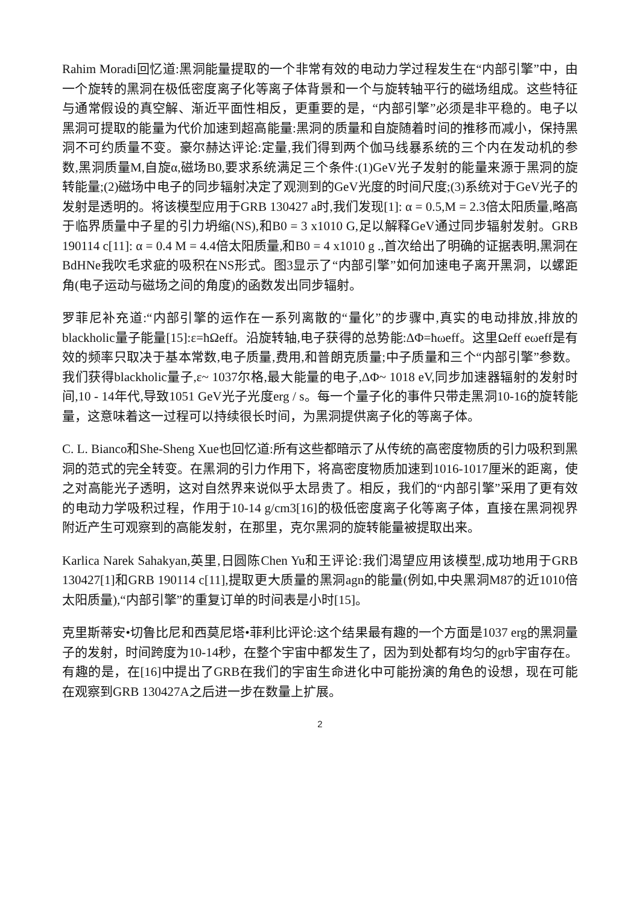Rahim Moradi回忆道:黑洞能量提取的一个非常有效的电动力学过程发生在“内部引擎”中，由一个旋转的黑洞在极低密度离子化等离子体背景和一个与旋转轴平行的磁场组成。这些特征与通常假设的真空解、渐近平面性相反，更重要的是，“内部引擎”必须是非平稳的。电子以黑洞可提取的能量为代价加速到超高能量:黑洞的质量和自旋随着时间的推移而减小，保持黑洞不可约质量不变。豪尔赫达评论:定量,我们得到两个伽马线暴系统的三个内在发动机的参数,黑洞质量M,自旋α,磁场B0,要求系统满足三个条件:(1)GeV光子发射的能量来源于黑洞的旋转能量;(2)磁场中电子的同步辐射决定了观测到的GeV光度的时间尺度;(3)系统对于GeV光子的发射是透明的。将该模型应用于GRB 130427 a时,我们发现[1]: α = 0.5,M = 2.3倍太阳质量,略高于临界质量中子星的引力坍缩(NS),和B0 = 3 x1010 G,足以解释GeV通过同步辐射发射。GRB 190114 c[11]: α = 0.4 M = 4.4倍太阳质量,和B0 = 4 x1010 g .,首次给出了明确的证据表明,黑洞在BdHNe我吹毛求疵的吸积在NS形式。图3显示了“内部引擎”如何加速电子离开黑洞，以螺距角(电子运动与磁场之间的角度)的函数发出同步辐射。
罗菲尼补充道:“内部引擎的运作在一系列离散的“量化”的步骤中,真实的电动排放,排放的blackholic量子能量[15]:ε=ħΩeff。沿旋转轴,电子获得的总势能:ΔΦ=ħωeff。这里Ωeff eωeff是有效的频率只取决于基本常数,电子质量,费用,和普朗克质量;中子质量和三个“内部引擎”参数。我们获得blackholic量子,ε~ 1037尔格,最大能量的电子,ΔΦ~ 1018 eV,同步加速器辐射的发射时间,10 - 14年代,导致1051 GeV光子光度erg / s。每一个量子化的事件只带走黑洞10-16的旋转能量，这意味着这一过程可以持续很长时间，为黑洞提供离子化的等离子体。
C. L. Bianco和She-Sheng Xue也回忆道:所有这些都暗示了从传统的高密度物质的引力吸积到黑洞的范式的完全转变。在黑洞的引力作用下，将高密度物质加速到1016-1017厘米的距离，使之对高能光子透明，这对自然界来说似乎太昂贵了。相反，我们的“内部引擎”采用了更有效的电动力学吸积过程，作用于10-14 g/cm3[16]的极低密度离子化等离子体，直接在黑洞视界附近产生可观察到的高能发射，在那里，克尔黑洞的旋转能量被提取出来。
Karlica Narek Sahakyan,英里,日圆陈Chen Yu和王评论:我们渴望应用该模型,成功地用于GRB 130427[1]和GRB 190114 c[11],提取更大质量的黑洞agn的能量(例如,中央黑洞M87的近1010倍太阳质量),“内部引擎”的重复订单的时间表是小时[15]。
克里斯蒂安•切鲁比尼和西莫尼塔•菲利比评论:这个结果最有趣的一个方面是1037 erg的黑洞量子的发射，时间跨度为10-14秒，在整个宇宙中都发生了，因为到处都有均匀的grb宇宙存在。有趣的是，在[16]中提出了GRB在我们的宇宙生命进化中可能扮演的角色的设想，现在可能在观察到GRB 130427A之后进一步在数量上扩展。
2